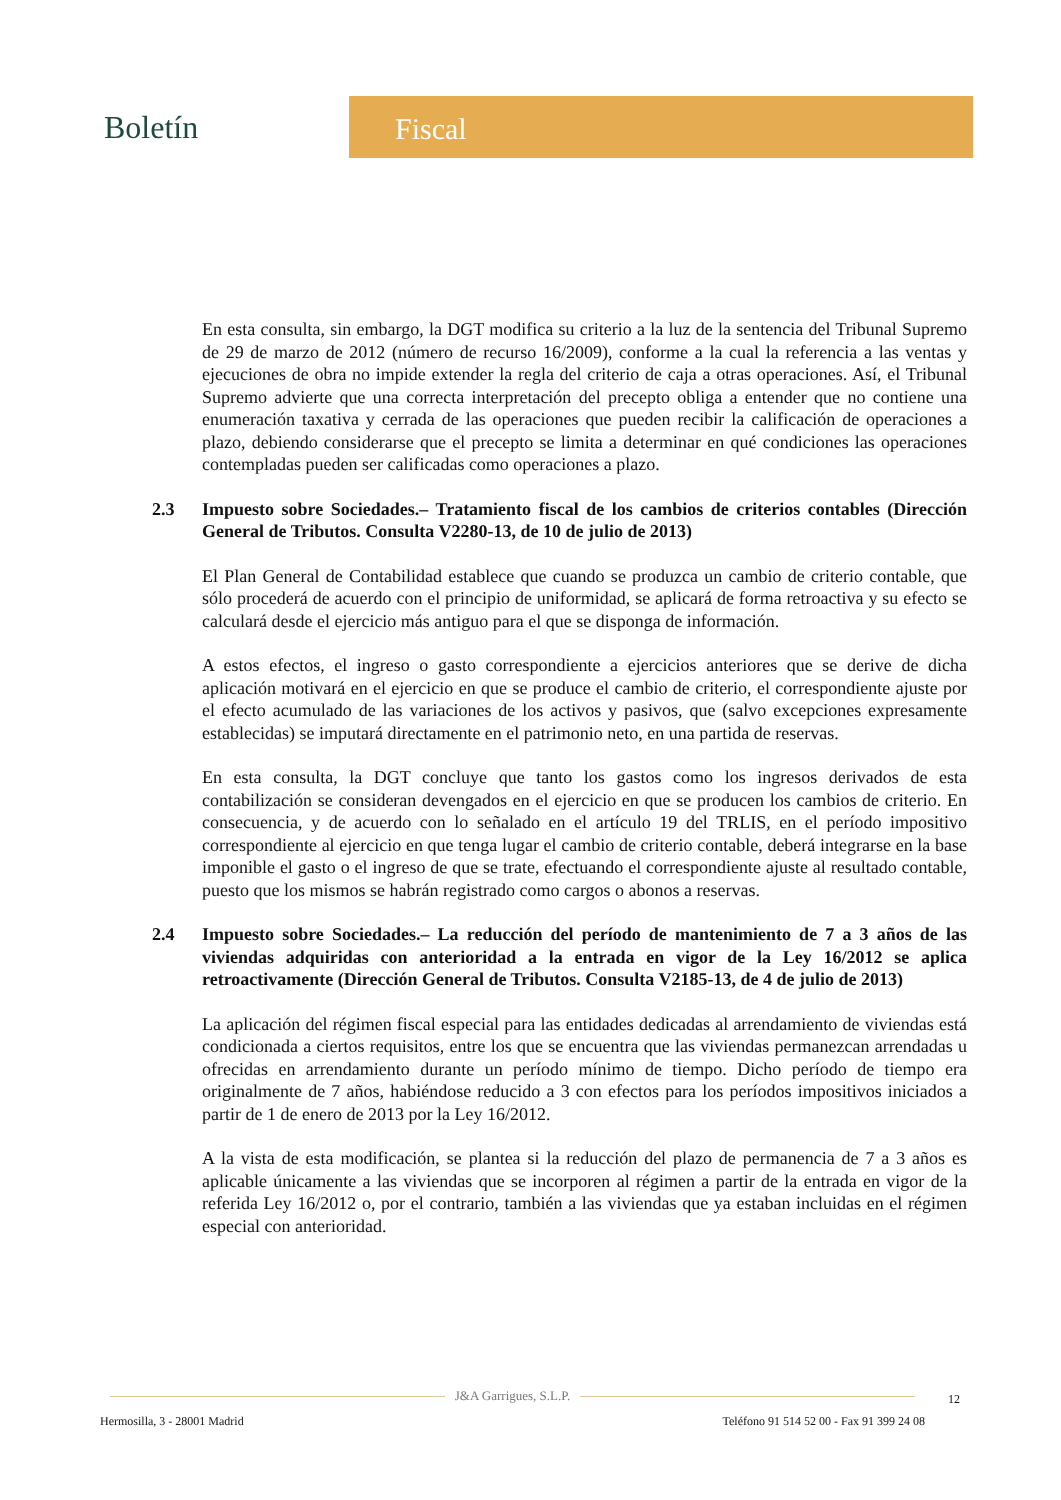Boletín
Fiscal
En esta consulta, sin embargo, la DGT modifica su criterio a la luz de la sentencia del Tribunal Supremo de 29 de marzo de 2012 (número de recurso 16/2009), conforme a la cual la referencia a las ventas y ejecuciones de obra no impide extender la regla del criterio de caja a otras operaciones. Así, el Tribunal Supremo advierte que una correcta interpretación del precepto obliga a entender que no contiene una enumeración taxativa y cerrada de las operaciones que pueden recibir la calificación de operaciones a plazo, debiendo considerarse que el precepto se limita a determinar en qué condiciones las operaciones contempladas pueden ser calificadas como operaciones a plazo.
2.3 Impuesto sobre Sociedades.– Tratamiento fiscal de los cambios de criterios contables (Dirección General de Tributos. Consulta V2280-13, de 10 de julio de 2013)
El Plan General de Contabilidad establece que cuando se produzca un cambio de criterio contable, que sólo procederá de acuerdo con el principio de uniformidad, se aplicará de forma retroactiva y su efecto se calculará desde el ejercicio más antiguo para el que se disponga de información.
A estos efectos, el ingreso o gasto correspondiente a ejercicios anteriores que se derive de dicha aplicación motivará en el ejercicio en que se produce el cambio de criterio, el correspondiente ajuste por el efecto acumulado de las variaciones de los activos y pasivos, que (salvo excepciones expresamente establecidas) se imputará directamente en el patrimonio neto, en una partida de reservas.
En esta consulta, la DGT concluye que tanto los gastos como los ingresos derivados de esta contabilización se consideran devengados en el ejercicio en que se producen los cambios de criterio. En consecuencia, y de acuerdo con lo señalado en el artículo 19 del TRLIS, en el período impositivo correspondiente al ejercicio en que tenga lugar el cambio de criterio contable, deberá integrarse en la base imponible el gasto o el ingreso de que se trate, efectuando el correspondiente ajuste al resultado contable, puesto que los mismos se habrán registrado como cargos o abonos a reservas.
2.4 Impuesto sobre Sociedades.– La reducción del período de mantenimiento de 7 a 3 años de las viviendas adquiridas con anterioridad a la entrada en vigor de la Ley 16/2012 se aplica retroactivamente (Dirección General de Tributos. Consulta V2185-13, de 4 de julio de 2013)
La aplicación del régimen fiscal especial para las entidades dedicadas al arrendamiento de viviendas está condicionada a ciertos requisitos, entre los que se encuentra que las viviendas permanezcan arrendadas u ofrecidas en arrendamiento durante un período mínimo de tiempo. Dicho período de tiempo era originalmente de 7 años, habiéndose reducido a 3 con efectos para los períodos impositivos iniciados a partir de 1 de enero de 2013 por la Ley 16/2012.
A la vista de esta modificación, se plantea si la reducción del plazo de permanencia de 7 a 3 años es aplicable únicamente a las viviendas que se incorporen al régimen a partir de la entrada en vigor de la referida Ley 16/2012 o, por el contrario, también a las viviendas que ya estaban incluidas en el régimen especial con anterioridad.
J&A Garrigues, S.L.P.
12
Hermosilla, 3 - 28001 Madrid Teléfono 91 514 52 00 - Fax 91 399 24 08